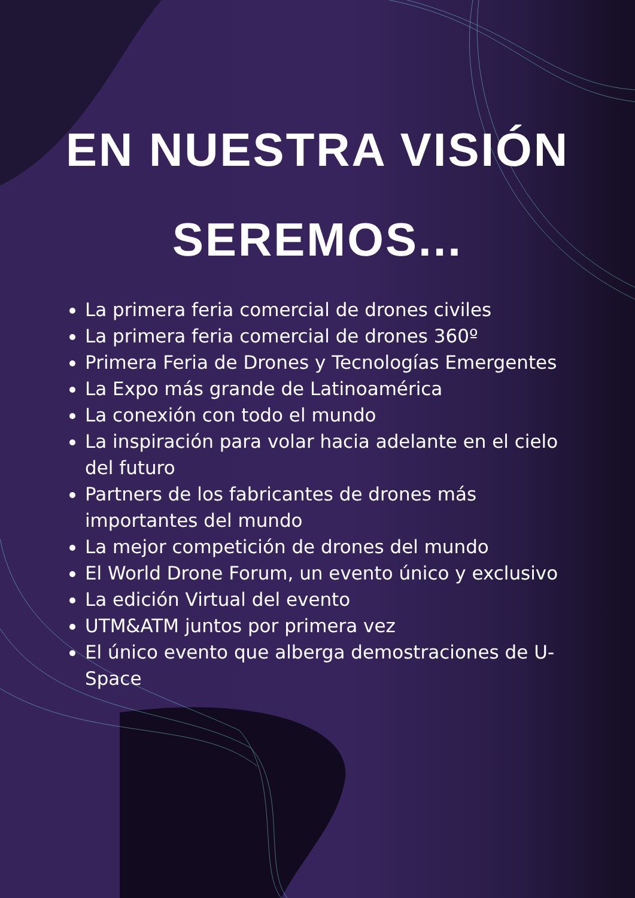EN NUESTRA VISIÓN
SEREMOS...
La primera feria comercial de drones civiles
La primera feria comercial de drones 360º
Primera Feria de Drones y Tecnologías Emergentes
La Expo más grande de Latinoamérica
La conexión con todo el mundo
La inspiración para volar hacia adelante en el cielo del futuro
Partners de los fabricantes de drones más importantes del mundo
La mejor competición de drones del mundo
El World Drone Forum, un evento único y exclusivo
La edición Virtual del evento
UTM&ATM juntos por primera vez
El único evento que alberga demostraciones de U-Space